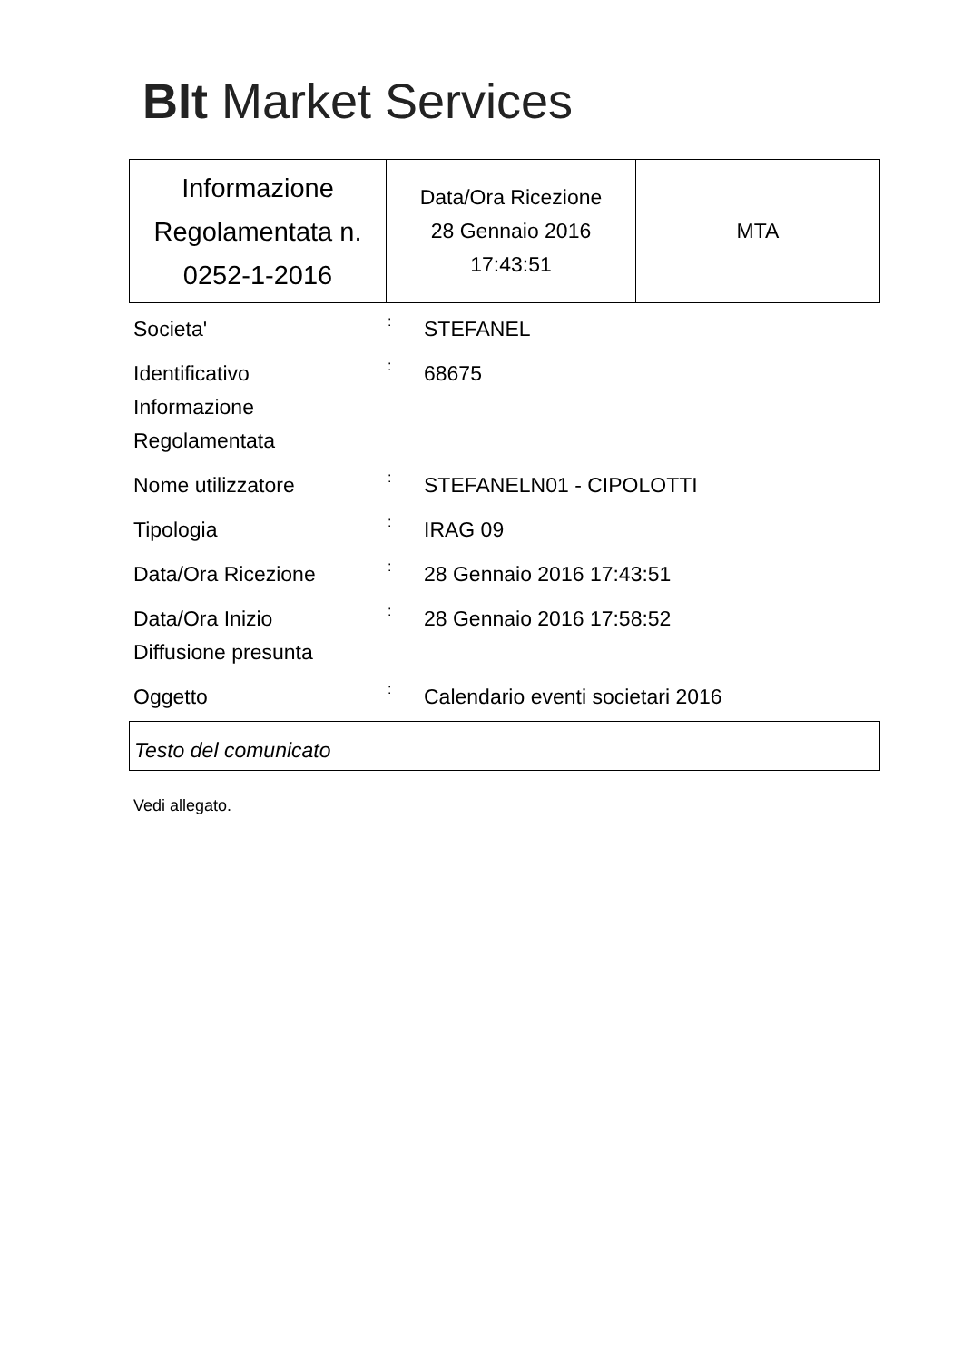BIt Market Services
| Informazione Regolamentata n. 0252-1-2016 | Data/Ora Ricezione 28 Gennaio 2016 17:43:51 | MTA |
| Societa' | : | STEFANEL |
| Identificativo Informazione Regolamentata | : | 68675 |
| Nome utilizzatore | : | STEFANELN01 - CIPOLOTTI |
| Tipologia | : | IRAG 09 |
| Data/Ora Ricezione | : | 28 Gennaio 2016 17:43:51 |
| Data/Ora Inizio Diffusione presunta | : | 28 Gennaio 2016 17:58:52 |
| Oggetto | : | Calendario eventi societari 2016 |
Testo del comunicato
Vedi allegato.